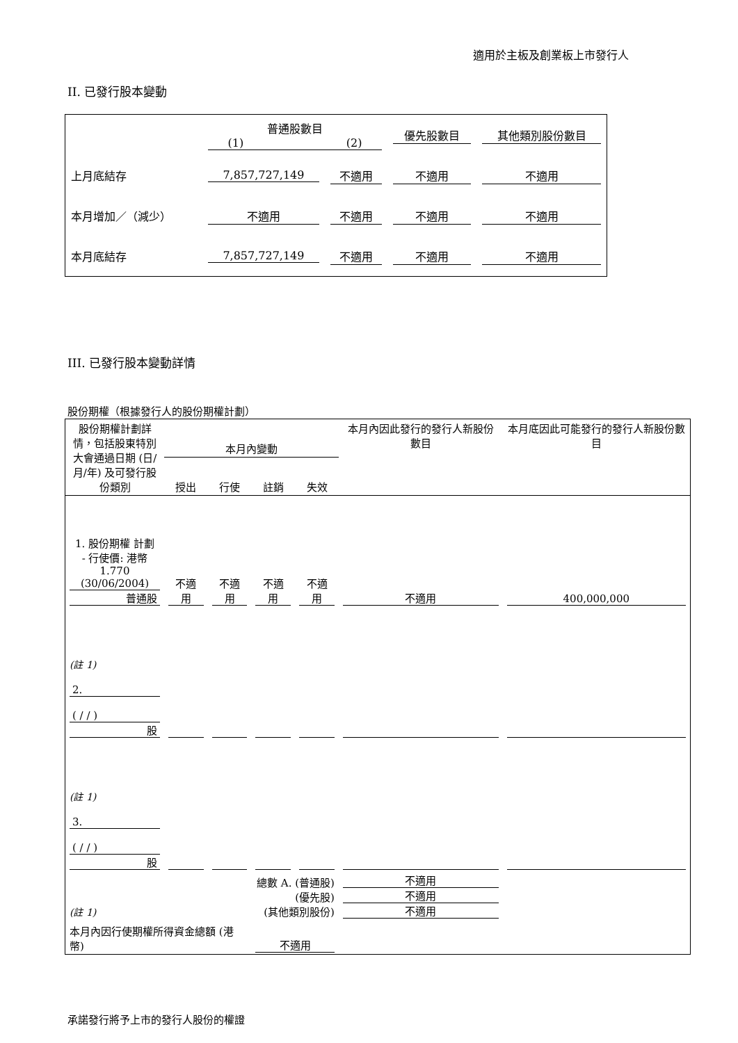適用於主板及創業板上市發行人
II. 已發行股本變動
| | 普通股數目 (1) (2) | | 優先股數目 | 其他類別股份數目 |
| 上月底結存 | 7,857,727,149 | 不適用 | 不適用 | 不適用 |
| 本月增加／（減少） | 不適用 | 不適用 | 不適用 | 不適用 |
| 本月底結存 | 7,857,727,149 | 不適用 | 不適用 | 不適用 |
III. 已發行股本變動詳情
股份期權（根據發行人的股份期權計劃）
| 股份期權計劃詳情，包括股東特別大會通過日期 (日/月/年) 及可發行股份類別 | 本月內變動 | | | | 本月內因此發行的發行人新股份數目 | 本月底因此可能發行的發行人新股份數目 |
| --- | --- | --- | --- | --- | --- | --- |
| | 授出 | 行使 | 註銷 | 失效 | | |
| 1. 股份期權 計劃 - 行使價: 港幣 1.770 (30/06/2004) 普通股 | 不適用 | 不適用 | 不適用 | 不適用 | 不適用 | 400,000,000 |
| (註 1) 2. ( / / ) 股 | | | | | | |
| (註 1) 3. ( / / ) 股 | | | | | | |
| (註 1) | 總數 A. (普通股) (優先股) (其他類別股份) | | | | 不適用 不適用 不適用 | |
| 本月內因行使期權所得資金總額 (港幣) | | | 不適用 | | | |
承諾發行將予上市的發行人股份的權證